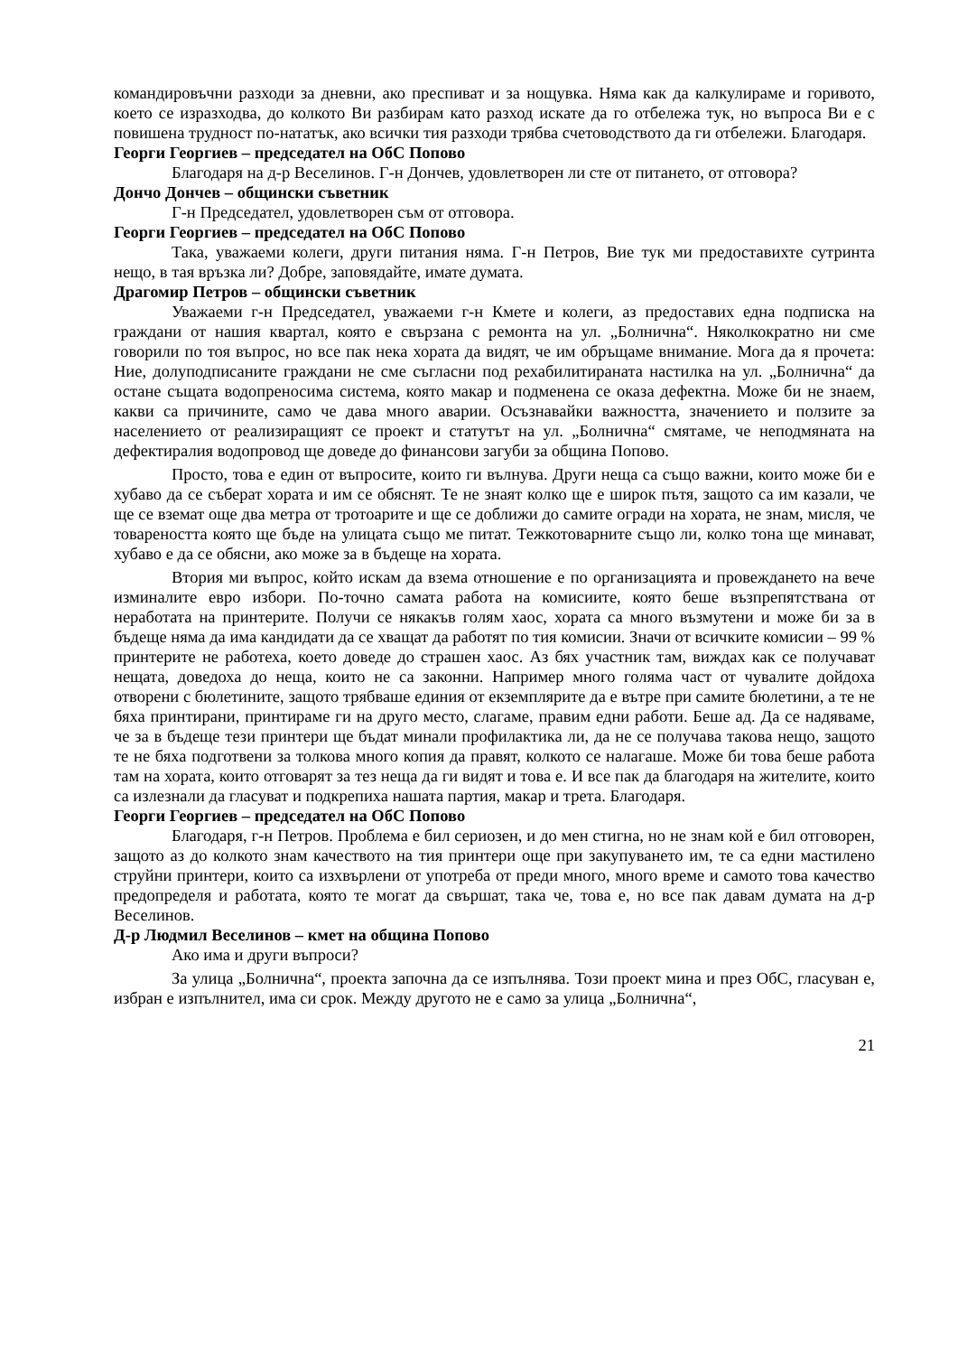командировъчни разходи за дневни, ако преспиват и за нощувка. Няма как да калкулираме и горивото, което се изразходва, до колкото Ви разбирам като разход искате да го отбележа тук, но въпроса Ви е с повишена трудност по-нататък, ако всички тия разходи трябва счетоводството да ги отбележи. Благодаря.
Георги Георгиев – председател на ОбС Попово
Благодаря на д-р Веселинов. Г-н Дончев, удовлетворен ли сте от питането, от отговора?
Дончо Дончев – общински съветник
Г-н Председател, удовлетворен съм от отговора.
Георги Георгиев – председател на ОбС Попово
Така, уважаеми колеги, други питания няма. Г-н Петров, Вие тук ми предоставихте сутринта нещо, в тая връзка ли? Добре, заповядайте, имате думата.
Драгомир Петров – общински съветник
Уважаеми г-н Председател, уважаеми г-н Кмете и колеги, аз предоставих една подписка на граждани от нашия квартал, която е свързана с ремонта на ул. „Болнична“. Няколкократно ни сме говорили по тоя въпрос, но все пак нека хората да видят, че им обръщаме внимание. Мога да я прочета: Ние, долуподписаните граждани не сме съгласни под рехабилитираната настилка на ул. „Болнична“ да остане същата водопреносима система, която макар и подменена се оказа дефектна. Може би не знаем, какви са причините, само че дава много аварии. Осъзнавайки важността, значението и ползите за населението от реализиращият се проект и статутът на ул. „Болнична“ смятаме, че неподмяната на дефектиралия водопровод ще доведе до финансови загуби за община Попово.
Просто, това е един от въпросите, които ги вълнува. Други неща са също важни, които може би е хубаво да се съберат хората и им се обяснят. Те не знаят колко ще е широк пътя, защото са им казали, че ще се вземат още два метра от тротоарите и ще се доближи до самите огради на хората, не знам, мисля, че товареността която ще бъде на улицата също ме питат. Тежкотоварните също ли, колко тона ще минават, хубаво е да се обясни, ако може за в бъдеще на хората.
Втория ми въпрос, който искам да взема отношение е по организацията и провеждането на вече изминалите евро избори. По-точно самата работа на комисиите, която беше възпрепятствана от неработата на принтерите. Получи се някакъв голям хаос, хората са много възмутени и може би за в бъдеще няма да има кандидати да се хващат да работят по тия комисии. Значи от всичките комисии – 99 % принтерите не работеха, което доведе до страшен хаос. Аз бях участник там, виждах как се получават нещата, доведоха до неща, които не са законни. Например много голяма част от чувалите дойдоха отворени с бюлетините, защото трябваше единия от екземплярите да е вътре при самите бюлетини, а те не бяха принтирани, принтираме ги на друго место, слагаме, правим едни работи. Беше ад. Да се надяваме, че за в бъдеще тези принтери ще бъдат минали профилактика ли, да не се получава такова нещо, защото те не бяха подготвени за толкова много копия да правят, колкото се налагаше. Може би това беше работа там на хората, които отговарят за тез неща да ги видят и това е. И все пак да благодаря на жителите, които са излезнали да гласуват и подкрепиха нашата партия, макар и трета. Благодаря.
Георги Георгиев – председател на ОбС Попово
Благодаря, г-н Петров. Проблема е бил сериозен, и до мен стигна, но не знам кой е бил отговорен, защото аз до колкото знам качеството на тия принтери още при закупуването им, те са едни мастилено струйни принтери, които са изхвърлени от употреба от преди много, много време и самото това качество предопределя и работата, която те могат да свършат, така че, това е, но все пак давам думата на д-р Веселинов.
Д-р Людмил Веселинов – кмет на община Попово
Ако има и други въпроси?
За улица „Болнична“, проекта започна да се изпълнява. Този проект мина и през ОбС, гласуван е, избран е изпълнител, има си срок. Между другото не е само за улица „Болнична“,
21